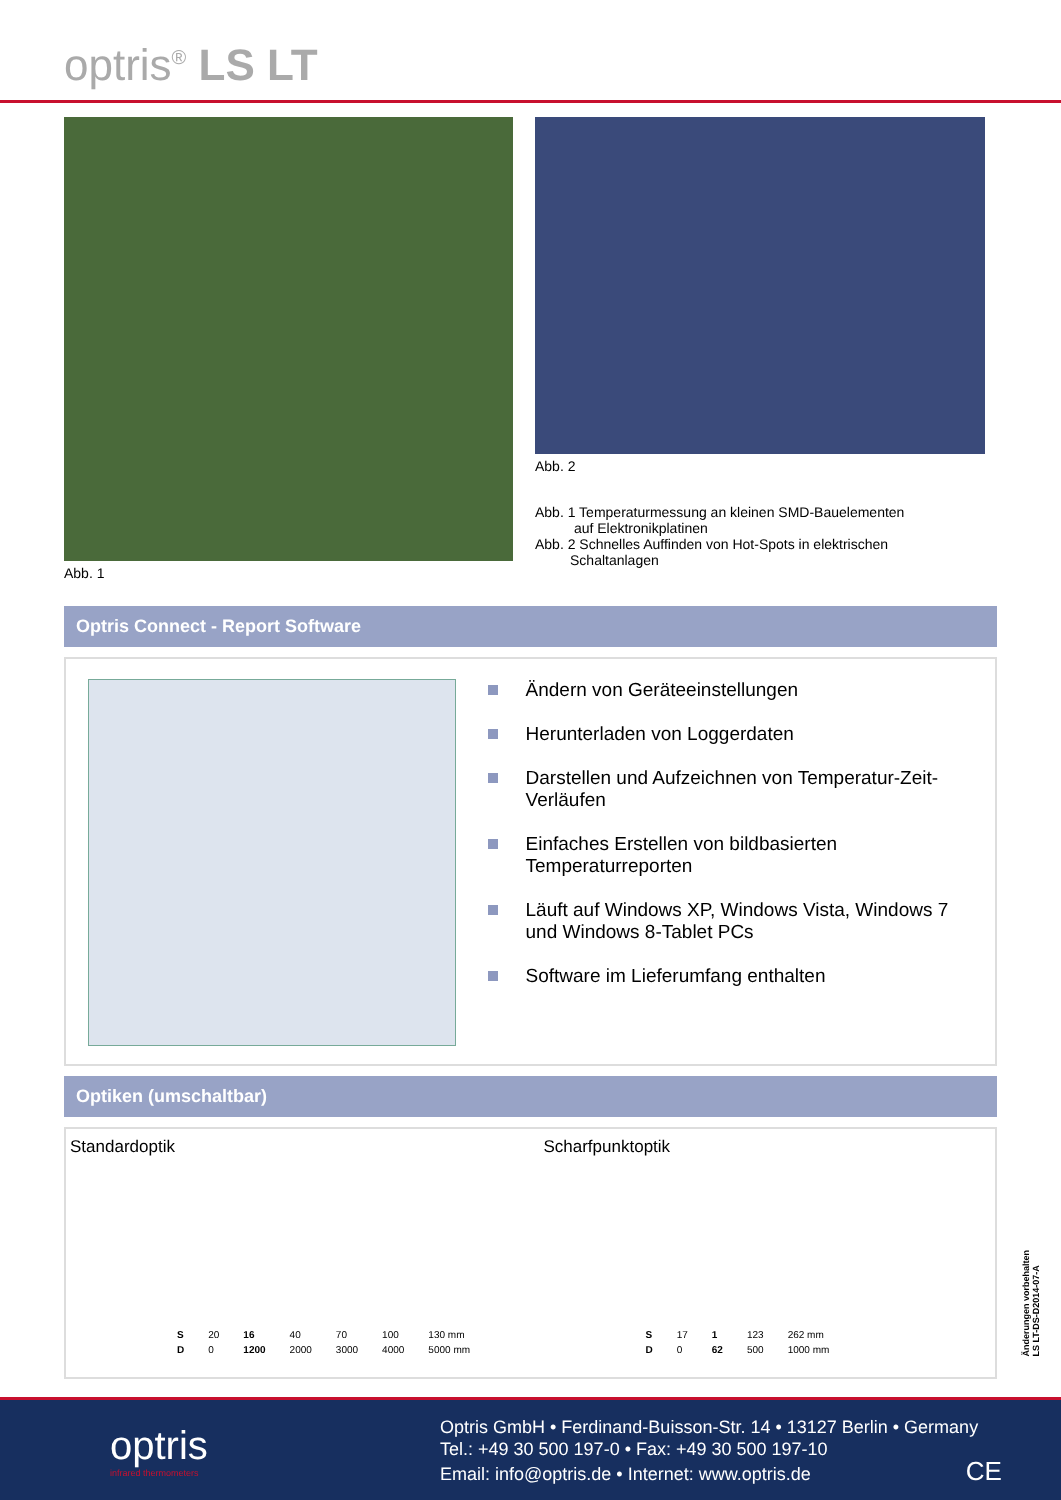optris<sup>®</sup> LS LT
Abb. 1 Abb. 2
Abb. 1 Temperaturmessung an kleinen SMD-Bauelementen
auf Elektronikplatinen
Abb. 2 Schnelles Auffinden von Hot-Spots in elektrischen
Schaltanlagen
Optris Connect - Report Software
Ändern von Geräteeinstellungen
Herunterladen von Loggerdaten
Darstellen und Aufzeichnen von Temperatur-Zeit-Verläufen
Einfaches Erstellen von bildbasierten Temperaturreporten
Läuft auf Windows XP, Windows Vista, Windows 7 und Windows 8-Tablet PCs
Software im Lieferumfang enthalten
Optiken (umschaltbar)
Standardoptik
| S | 20 | 16 | 40 | 70 | 100 | 130 mm |
| D | 0 | 1200 | 2000 | 3000 | 4000 | 5000 mm |
Scharfpunktoptik
| S | 17 | 1 | 123 | 262 mm |
| D | 0 | 62 | 500 | 1000 mm |
Änderungen vorbehalten
LS LT-DS-D2014-07-A
optris
infrared thermometers
Optris GmbH • Ferdinand-Buisson-Str. 14 • 13127 Berlin • Germany
Tel.: +49 30 500 197-0 • Fax: +49 30 500 197-10
Email: info@optris.de • Internet: www.optris.de CE